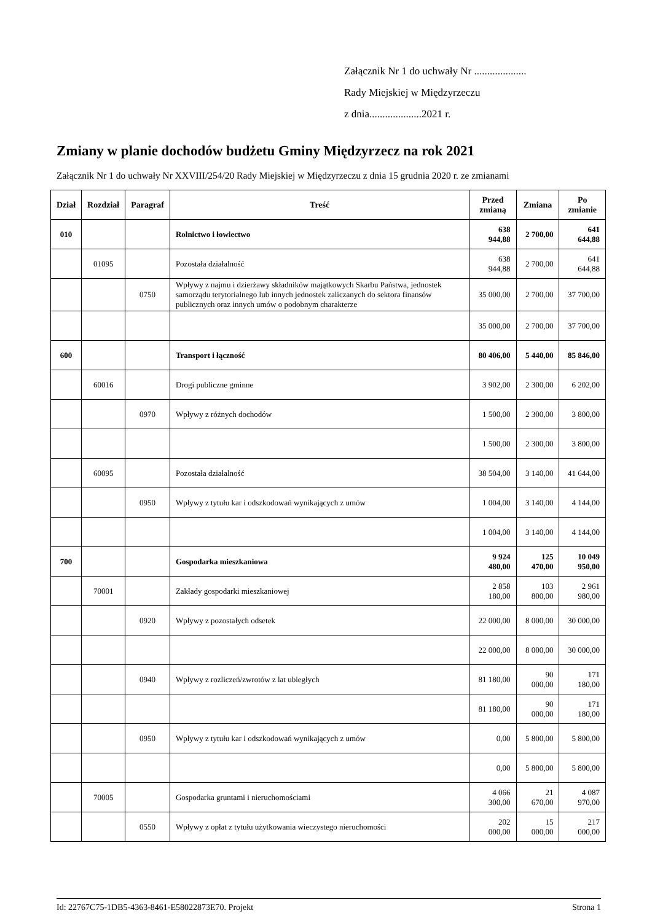Załącznik Nr 1 do uchwały Nr ....................
Rady Miejskiej w Międzyrzeczu
z dnia....................2021 r.
Zmiany w planie dochodów budżetu Gminy Międzyrzecz na rok 2021
Załącznik Nr 1 do uchwały Nr XXVIII/254/20 Rady Miejskiej w Międzyrzeczu z dnia 15 grudnia 2020 r. ze zmianami
| Dział | Rozdział | Paragraf | Treść | Przed zmianą | Zmiana | Po zmianie |
| --- | --- | --- | --- | --- | --- | --- |
| 010 | | | Rolnictwo i łowiectwo | 638 944,88 | 2 700,00 | 641 644,88 |
| | 01095 | | Pozostała działalność | 638 944,88 | 2 700,00 | 641 644,88 |
| | | 0750 | Wpływy z najmu i dzierżawy składników majątkowych Skarbu Państwa, jednostek samorządu terytorialnego lub innych jednostek zaliczanych do sektora finansów publicznych oraz innych umów o podobnym charakterze | 35 000,00 | 2 700,00 | 37 700,00 |
| | | | | 35 000,00 | 2 700,00 | 37 700,00 |
| 600 | | | Transport i łączność | 80 406,00 | 5 440,00 | 85 846,00 |
| | 60016 | | Drogi publiczne gminne | 3 902,00 | 2 300,00 | 6 202,00 |
| | | 0970 | Wpływy z różnych dochodów | 1 500,00 | 2 300,00 | 3 800,00 |
| | | | | 1 500,00 | 2 300,00 | 3 800,00 |
| | 60095 | | Pozostała działalność | 38 504,00 | 3 140,00 | 41 644,00 |
| | | 0950 | Wpływy z tytułu kar i odszkodowań wynikających z umów | 1 004,00 | 3 140,00 | 4 144,00 |
| | | | | 1 004,00 | 3 140,00 | 4 144,00 |
| 700 | | | Gospodarka mieszkaniowa | 9 924 480,00 | 125 470,00 | 10 049 950,00 |
| | 70001 | | Zakłady gospodarki mieszkaniowej | 2 858 180,00 | 103 800,00 | 2 961 980,00 |
| | | 0920 | Wpływy z pozostałych odsetek | 22 000,00 | 8 000,00 | 30 000,00 |
| | | | | 22 000,00 | 8 000,00 | 30 000,00 |
| | | 0940 | Wpływy z rozliczeń/zwrotów z lat ubiegłych | 81 180,00 | 90 000,00 | 171 180,00 |
| | | | | 81 180,00 | 90 000,00 | 171 180,00 |
| | | 0950 | Wpływy z tytułu kar i odszkodowań wynikających z umów | 0,00 | 5 800,00 | 5 800,00 |
| | | | | 0,00 | 5 800,00 | 5 800,00 |
| | 70005 | | Gospodarka gruntami i nieruchomościami | 4 066 300,00 | 21 670,00 | 4 087 970,00 |
| | | 0550 | Wpływy z opłat z tytułu użytkowania wieczystego nieruchomości | 202 000,00 | 15 000,00 | 217 000,00 |
Id: 22767C75-1DB5-4363-8461-E58022873E70. Projekt Strona 1